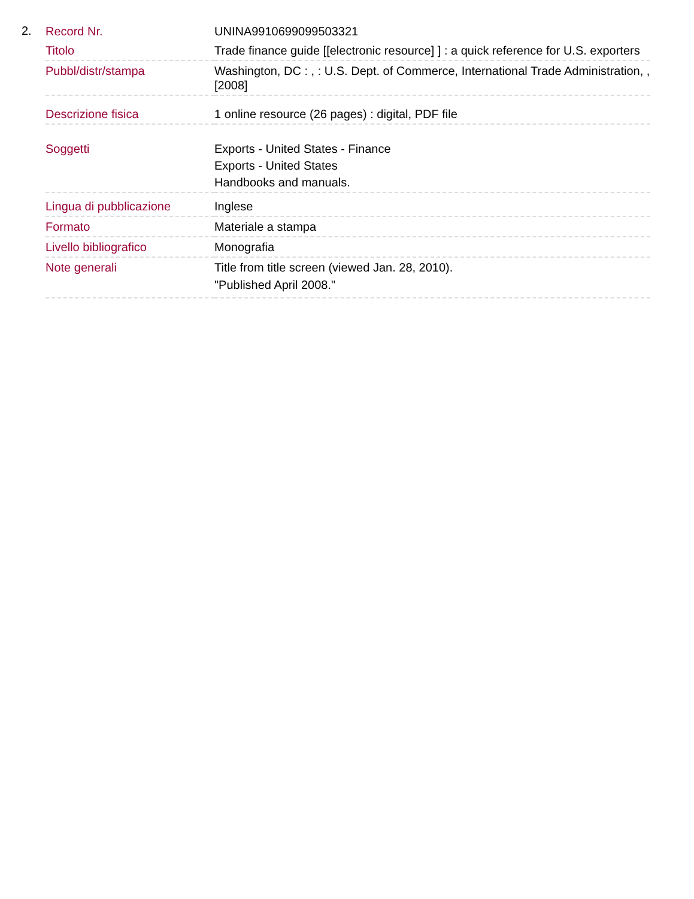2.
| Record Nr. | UNINA9910699099503321 |
| Titolo | Trade finance guide [[electronic resource] ] : a quick reference for U.S. exporters |
| Pubbl/distr/stampa | Washington, DC : , : U.S. Dept. of Commerce, International Trade Administration, , [2008] |
| Descrizione fisica | 1 online resource (26 pages) : digital, PDF file |
| Soggetti | Exports - United States - Finance Exports - United States Handbooks and manuals. |
| Lingua di pubblicazione | Inglese |
| Formato | Materiale a stampa |
| Livello bibliografico | Monografia |
| Note generali | Title from title screen (viewed Jan. 28, 2010). "Published April 2008." |